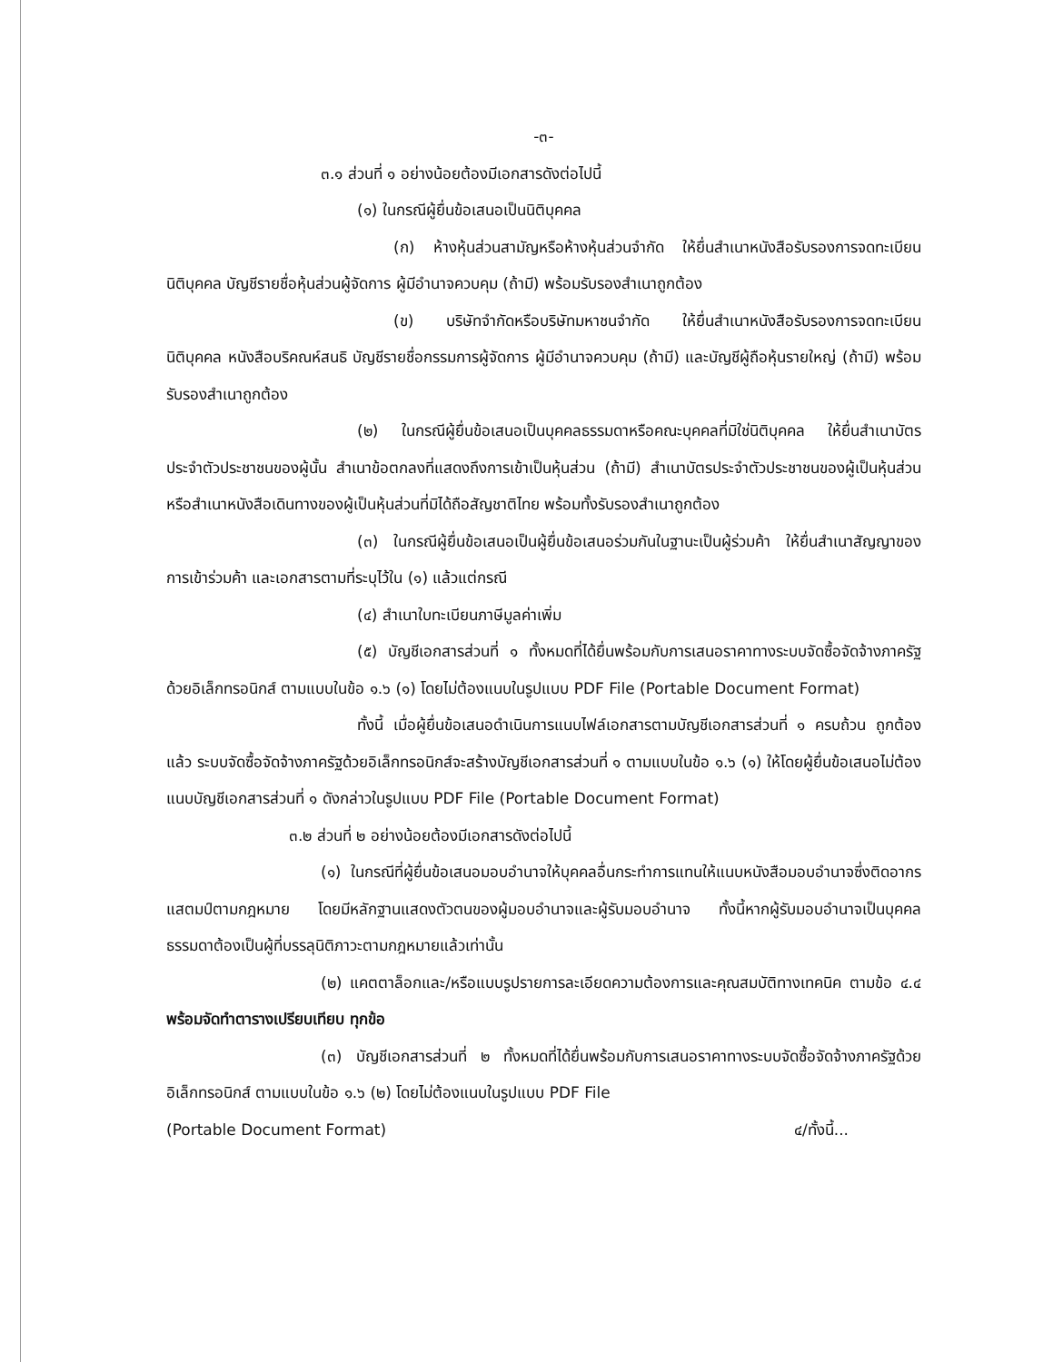-๓-
๓.๑ ส่วนที่ ๑ อย่างน้อยต้องมีเอกสารดังต่อไปนี้
(๑) ในกรณีผู้ยื่นข้อเสนอเป็นนิติบุคคล
(ก) ห้างหุ้นส่วนสามัญหรือห้างหุ้นส่วนจำกัด ให้ยื่นสำเนาหนังสือรับรองการจดทะเบียนนิติบุคคล บัญชีรายชื่อหุ้นส่วนผู้จัดการ ผู้มีอำนาจควบคุม (ถ้ามี) พร้อมรับรองสำเนาถูกต้อง
(ข) บริษัทจำกัดหรือบริษัทมหาชนจำกัด ให้ยื่นสำเนาหนังสือรับรองการจดทะเบียนนิติบุคคล หนังสือบริคณห์สนธิ บัญชีรายชื่อกรรมการผู้จัดการ ผู้มีอำนาจควบคุม (ถ้ามี) และบัญชีผู้ถือหุ้นรายใหญ่ (ถ้ามี) พร้อมรับรองสำเนาถูกต้อง
(๒) ในกรณีผู้ยื่นข้อเสนอเป็นบุคคลธรรมดาหรือคณะบุคคลที่มิใช่นิติบุคคล ให้ยื่นสำเนาบัตรประจำตัวประชาชนของผู้นั้น สำเนาข้อตกลงที่แสดงถึงการเข้าเป็นหุ้นส่วน (ถ้ามี) สำเนาบัตรประจำตัวประชาชนของผู้เป็นหุ้นส่วน หรือสำเนาหนังสือเดินทางของผู้เป็นหุ้นส่วนที่มิได้ถือสัญชาติไทย พร้อมทั้งรับรองสำเนาถูกต้อง
(๓) ในกรณีผู้ยื่นข้อเสนอเป็นผู้ยื่นข้อเสนอร่วมกันในฐานะเป็นผู้ร่วมค้า ให้ยื่นสำเนาสัญญาของการเข้าร่วมค้า และเอกสารตามที่ระบุไว้ใน (๑) แล้วแต่กรณี
(๔) สำเนาใบทะเบียนภาษีมูลค่าเพิ่ม
(๕) บัญชีเอกสารส่วนที่ ๑ ทั้งหมดที่ได้ยื่นพร้อมกับการเสนอราคาทางระบบจัดซื้อจัดจ้างภาครัฐด้วยอิเล็กทรอนิกส์ ตามแบบในข้อ ๑.๖ (๑) โดยไม่ต้องแนบในรูปแบบ PDF File (Portable Document Format)
ทั้งนี้ เมื่อผู้ยื่นข้อเสนอดำเนินการแนบไฟล์เอกสารตามบัญชีเอกสารส่วนที่ ๑ ครบถ้วน ถูกต้องแล้ว ระบบจัดซื้อจัดจ้างภาครัฐด้วยอิเล็กทรอนิกส์จะสร้างบัญชีเอกสารส่วนที่ ๑ ตามแบบในข้อ ๑.๖ (๑) ให้โดยผู้ยื่นข้อเสนอไม่ต้องแนบบัญชีเอกสารส่วนที่ ๑ ดังกล่าวในรูปแบบ PDF File (Portable Document Format)
๓.๒ ส่วนที่ ๒ อย่างน้อยต้องมีเอกสารดังต่อไปนี้
(๑) ในกรณีที่ผู้ยื่นข้อเสนอมอบอำนาจให้บุคคลอื่นกระทำการแทนให้แนบหนังสือมอบอำนาจซึ่งติดอากรแสตมป์ตามกฎหมาย โดยมีหลักฐานแสดงตัวตนของผู้มอบอำนาจและผู้รับมอบอำนาจ ทั้งนี้หากผู้รับมอบอำนาจเป็นบุคคลธรรมดาต้องเป็นผู้ที่บรรลุนิติภาวะตามกฎหมายแล้วเท่านั้น
(๒) แคตตาล็อกและ/หรือแบบรูปรายการละเอียดความต้องการและคุณสมบัติทางเทคนิค ตามข้อ ๔.๔ พร้อมจัดทำตารางเปรียบเทียบ ทุกข้อ
(๓) บัญชีเอกสารส่วนที่ ๒ ทั้งหมดที่ได้ยื่นพร้อมกับการเสนอราคาทางระบบจัดซื้อจัดจ้างภาครัฐด้วยอิเล็กทรอนิกส์ ตามแบบในข้อ ๑.๖ (๒) โดยไม่ต้องแนบในรูปแบบ PDF File
(Portable Document Format) ๔/ทั้งนี้...